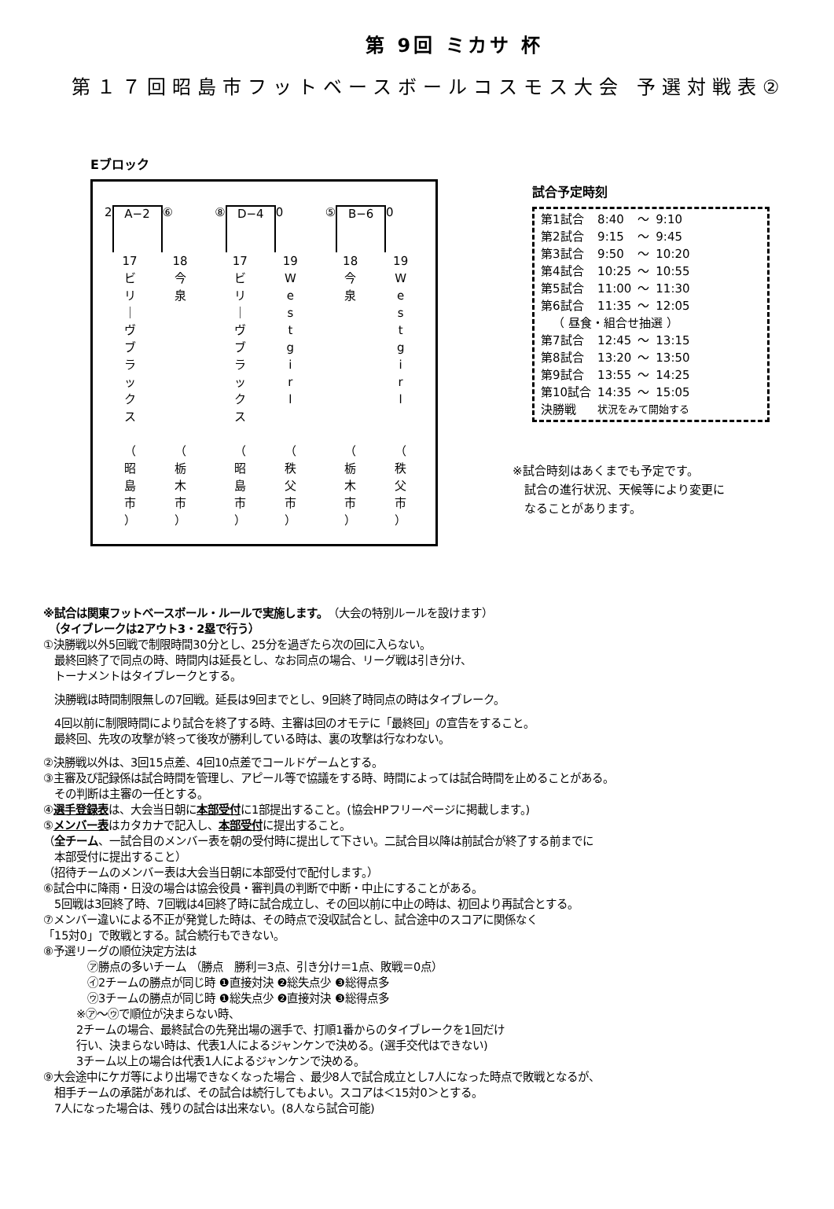第 9回 ミカサ 杯
第１７回昭島市フットベースボールコスモス大会 予選対戦表②
Eブロック
2 A−2 ⑥
17
ビ
リ
｜
ヴ
ブ
ラ
ッ
ク
ス
（
昭
島
市
）
18
今
泉
（
栃
木
市
）
⑧ D−4 0
17
ビ
リ
｜
ヴ
ブ
ラ
ッ
ク
ス
（
昭
島
市
）
19
W
e
s
t
g
i
r
l
（
秩
父
市
）
⑤ B−6 0
18
今
泉
（
栃
木
市
）
19
W
e
s
t
g
i
r
l
（
秩
父
市
）
試合予定時刻
| 第1試合 | 8:40 | 〜 | 9:10 |
| 第2試合 | 9:15 | 〜 | 9:45 |
| 第3試合 | 9:50 | 〜 | 10:20 |
| 第4試合 | 10:25 | 〜 | 10:55 |
| 第5試合 | 11:00 | 〜 | 11:30 |
| 第6試合 | 11:35 | 〜 | 12:05 |
| （ 昼食・組合せ抽選 ） | | | |
| 第7試合 | 12:45 | 〜 | 13:15 |
| 第8試合 | 13:20 | 〜 | 13:50 |
| 第9試合 | 13:55 | 〜 | 14:25 |
| 第10試合 | 14:35 | 〜 | 15:05 |
| 決勝戦 | 状況をみて開始する | | |
※試合時刻はあくまでも予定です。
　試合の進行状況、天候等により変更に
　なることがあります。
※試合は関東フットベースボール・ルールで実施します。（大会の特別ルールを設けます）
　（タイブレークは2アウト3・2塁で行う）
①決勝戦以外5回戦で制限時間30分とし、25分を過ぎたら次の回に入らない。
　最終回終了で同点の時、時間内は延長とし、なお同点の場合、リーグ戦は引き分け、
　トーナメントはタイブレークとする。
　決勝戦は時間制限無しの7回戦。延長は9回までとし、9回終了時同点の時はタイブレーク。
　4回以前に制限時間により試合を終了する時、主審は回のオモテに「最終回」の宣告をすること。
　最終回、先攻の攻撃が終って後攻が勝利している時は、裏の攻撃は行なわない。
②決勝戦以外は、3回15点差、4回10点差でコールドゲームとする。
③主審及び記録係は試合時間を管理し、アピール等で協議をする時、時間によっては試合時間を止めることがある。
　その判断は主審の一任とする。
④選手登録表は、大会当日朝に本部受付に1部提出すること。(協会HPフリーページに掲載します。)
⑤メンバー表はカタカナで記入し、本部受付に提出すること。
（全チーム、一試合目のメンバー表を朝の受付時に提出して下さい。二試合目以降は前試合が終了する前までに
　本部受付に提出すること）
（招待チームのメンバー表は大会当日朝に本部受付で配付します。）
⑥試合中に降雨・日没の場合は協会役員・審判員の判断で中断・中止にすることがある。
　5回戦は3回終了時、7回戦は4回終了時に試合成立し、その回以前に中止の時は、初回より再試合とする。
⑦メンバー違いによる不正が発覚した時は、その時点で没収試合とし、試合途中のスコアに関係なく
「15対0」で敗戦とする。試合続行もできない。
⑧予選リーグの順位決定方法は
　　　　㋐勝点の多いチーム （勝点　勝利＝3点、引き分け＝1点、敗戦＝0点）
　　　　㋑2チームの勝点が同じ時 ❶直接対決 ❷総失点少 ❸総得点多
　　　　㋒3チームの勝点が同じ時 ❶総失点少 ❷直接対決 ❸総得点多
　　　※㋐〜㋒で順位が決まらない時、
　　　2チームの場合、最終試合の先発出場の選手で、打順1番からのタイブレークを1回だけ
　　　行い、決まらない時は、代表1人によるジャンケンで決める。(選手交代はできない)
　　　3チーム以上の場合は代表1人によるジャンケンで決める。
⑨大会途中にケガ等により出場できなくなった場合 、最少8人で試合成立とし7人になった時点で敗戦となるが、
　相手チームの承諾があれば、その試合は続行してもよい。スコアは＜15対0＞とする。
　7人になった場合は、残りの試合は出来ない。(8人なら試合可能)